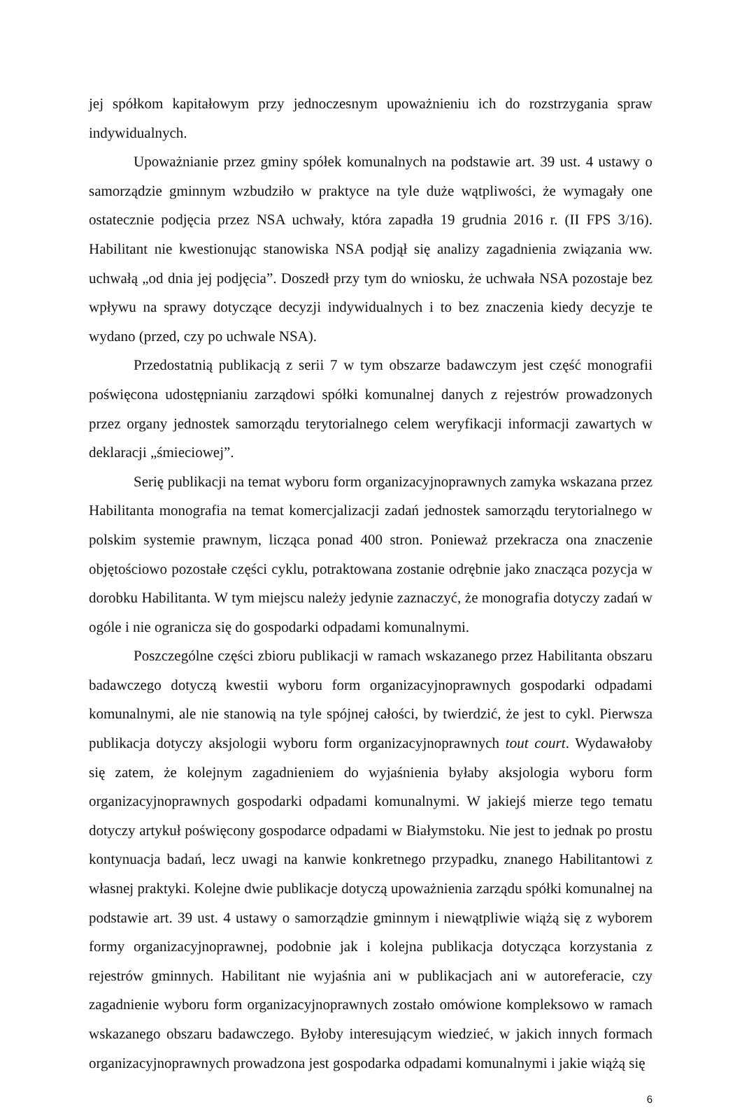jej spółkom kapitałowym przy jednoczesnym upoważnieniu ich do rozstrzygania spraw indywidualnych.
Upoważnianie przez gminy spółek komunalnych na podstawie art. 39 ust. 4 ustawy o samorządzie gminnym wzbudziło w praktyce na tyle duże wątpliwości, że wymagały one ostatecznie podjęcia przez NSA uchwały, która zapadła 19 grudnia 2016 r. (II FPS 3/16). Habilitant nie kwestionując stanowiska NSA podjął się analizy zagadnienia związania ww. uchwałą „od dnia jej podjęcia”. Doszedł przy tym do wniosku, że uchwała NSA pozostaje bez wpływu na sprawy dotyczące decyzji indywidualnych i to bez znaczenia kiedy decyzje te wydano (przed, czy po uchwale NSA).
Przedostatnią publikacją z serii 7 w tym obszarze badawczym jest część monografii poświęcona udostępnianiu zarządowi spółki komunalnej danych z rejestrów prowadzonych przez organy jednostek samorządu terytorialnego celem weryfikacji informacji zawartych w deklaracji „śmieciowej”.
Serię publikacji na temat wyboru form organizacyjnoprawnych zamyka wskazana przez Habilitanta monografia na temat komercjalizacji zadań jednostek samorządu terytorialnego w polskim systemie prawnym, licząca ponad 400 stron. Ponieważ przekracza ona znaczenie objętościowo pozostałe części cyklu, potraktowana zostanie odrębnie jako znacząca pozycja w dorobku Habilitanta. W tym miejscu należy jedynie zaznaczyć, że monografia dotyczy zadań w ogóle i nie ogranicza się do gospodarki odpadami komunalnymi.
Poszczególne części zbioru publikacji w ramach wskazanego przez Habilitanta obszaru badawczego dotyczą kwestii wyboru form organizacyjnoprawnych gospodarki odpadami komunalnymi, ale nie stanowią na tyle spójnej całości, by twierdzić, że jest to cykl. Pierwsza publikacja dotyczy aksjologii wyboru form organizacyjnoprawnych tout court. Wydawałoby się zatem, że kolejnym zagadnieniem do wyjaśnienia byłaby aksjologia wyboru form organizacyjnoprawnych gospodarki odpadami komunalnymi. W jakiejś mierze tego tematu dotyczy artykuł poświęcony gospodarce odpadami w Białymstoku. Nie jest to jednak po prostu kontynuacja badań, lecz uwagi na kanwie konkretnego przypadku, znanego Habilitantowi z własnej praktyki. Kolejne dwie publikacje dotyczą upoważnienia zarządu spółki komunalnej na podstawie art. 39 ust. 4 ustawy o samorządzie gminnym i niewątpliwie wiążą się z wyborem formy organizacyjnoprawnej, podobnie jak i kolejna publikacja dotycząca korzystania z rejestrów gminnych. Habilitant nie wyjaśnia ani w publikacjach ani w autoreferacie, czy zagadnienie wyboru form organizacyjnoprawnych zostało omówione kompleksowo w ramach wskazanego obszaru badawczego. Byłoby interesującym wiedzieć, w jakich innych formach organizacyjnoprawnych prowadzona jest gospodarka odpadami komunalnymi i jakie wiążą się
6